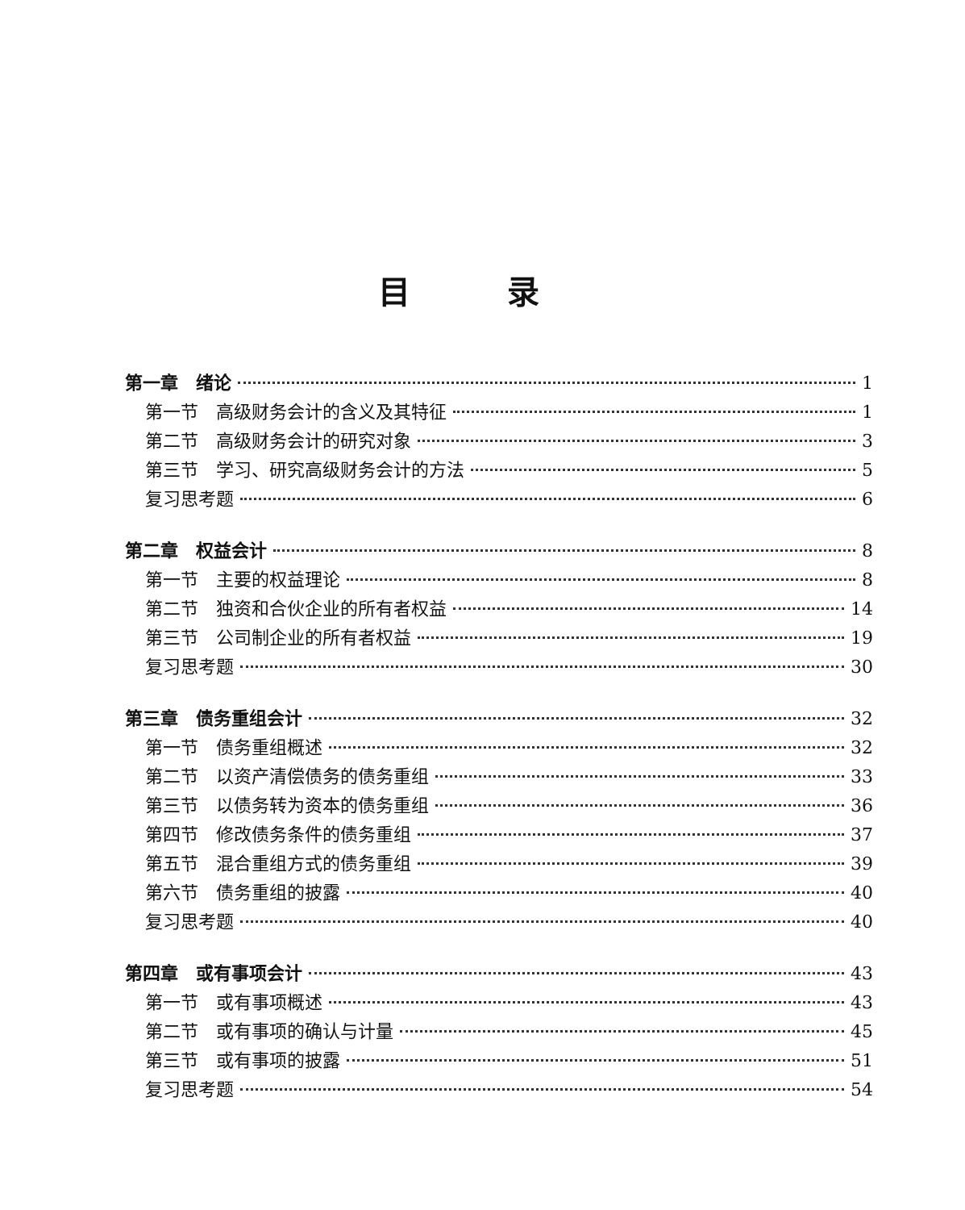目录
第一章　绪论 1
第一节　高级财务会计的含义及其特征 1
第二节　高级财务会计的研究对象 3
第三节　学习、研究高级财务会计的方法 5
复习思考题 6
第二章　权益会计 8
第一节　主要的权益理论 8
第二节　独资和合伙企业的所有者权益 14
第三节　公司制企业的所有者权益 19
复习思考题 30
第三章　债务重组会计 32
第一节　债务重组概述 32
第二节　以资产清偿债务的债务重组 33
第三节　以债务转为资本的债务重组 36
第四节　修改债务条件的债务重组 37
第五节　混合重组方式的债务重组 39
第六节　债务重组的披露 40
复习思考题 40
第四章　或有事项会计 43
第一节　或有事项概述 43
第二节　或有事项的确认与计量 45
第三节　或有事项的披露 51
复习思考题 54